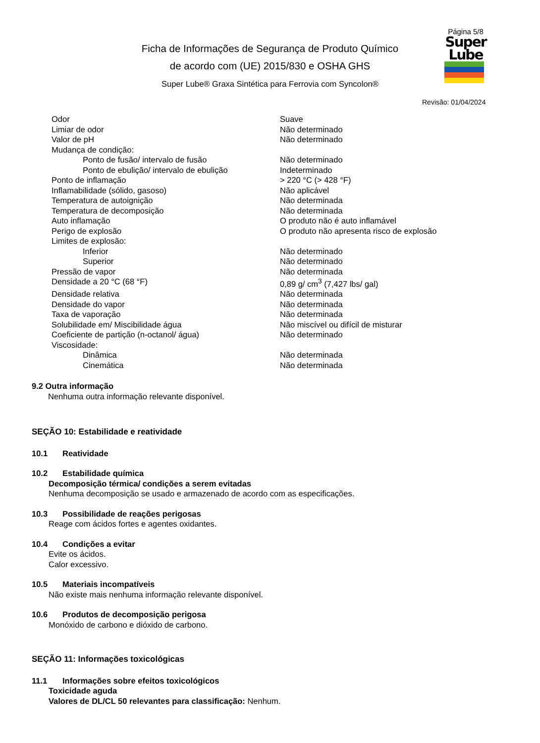Ficha de Informações de Segurança de Produto Químico
de acordo com (UE) 2015/830 e OSHA GHS
Super Lube® Graxa Sintética para Ferrovia com Syncolon®
Página 5/8
Super
Lube
Revisão: 01/04/2024
| Odor | Suave |
| Limiar de odor | Não determinado |
| Valor de pH | Não determinado |
| Mudança de condição: | |
| Ponto de fusão/ intervalo de fusão | Não determinado |
| Ponto de ebulição/ intervalo de ebulição | Indeterminado |
| Ponto de inflamação | > 220 °C (> 428 °F) |
| Inflamabilidade (sólido, gasoso) | Não aplicável |
| Temperatura de autoignição | Não determinada |
| Temperatura de decomposição | Não determinada |
| Auto inflamação | O produto não é auto inflamável |
| Perigo de explosão | O produto não apresenta risco de explosão |
| Limites de explosão: | |
| Inferior | Não determinado |
| Superior | Não determinado |
| Pressão de vapor | Não determinada |
| Densidade a 20 °C (68 °F) | 0,89 g/ cm<sup>3</sup> (7,427 lbs/ gal) |
| Densidade relativa | Não determinada |
| Densidade do vapor | Não determinada |
| Taxa de vaporação | Não determinada |
| Solubilidade em/ Miscibilidade água | Não miscível ou difícil de misturar |
| Coeficiente de partição (n-octanol/ água) | Não determinado |
| Viscosidade: | |
| Dinâmica | Não determinada |
| Cinemática | Não determinada |
9.2 Outra informação
Nenhuma outra informação relevante disponível.
SEÇÃO 10: Estabilidade e reatividade
10.1 Reatividade
10.2 Estabilidade química
Decomposição térmica/ condições a serem evitadas
Nenhuma decomposição se usado e armazenado de acordo com as especificações.
10.3 Possibilidade de reações perigosas
Reage com ácidos fortes e agentes oxidantes.
10.4 Condições a evitar
Evite os ácidos.
Calor excessivo.
10.5 Materiais incompatíveis
Não existe mais nenhuma informação relevante disponível.
10.6 Produtos de decomposição perigosa
Monóxido de carbono e dióxido de carbono.
SEÇÃO 11: Informações toxicológicas
11.1 Informações sobre efeitos toxicológicos
Toxicidade aguda
Valores de DL/CL 50 relevantes para classificação: Nenhum.